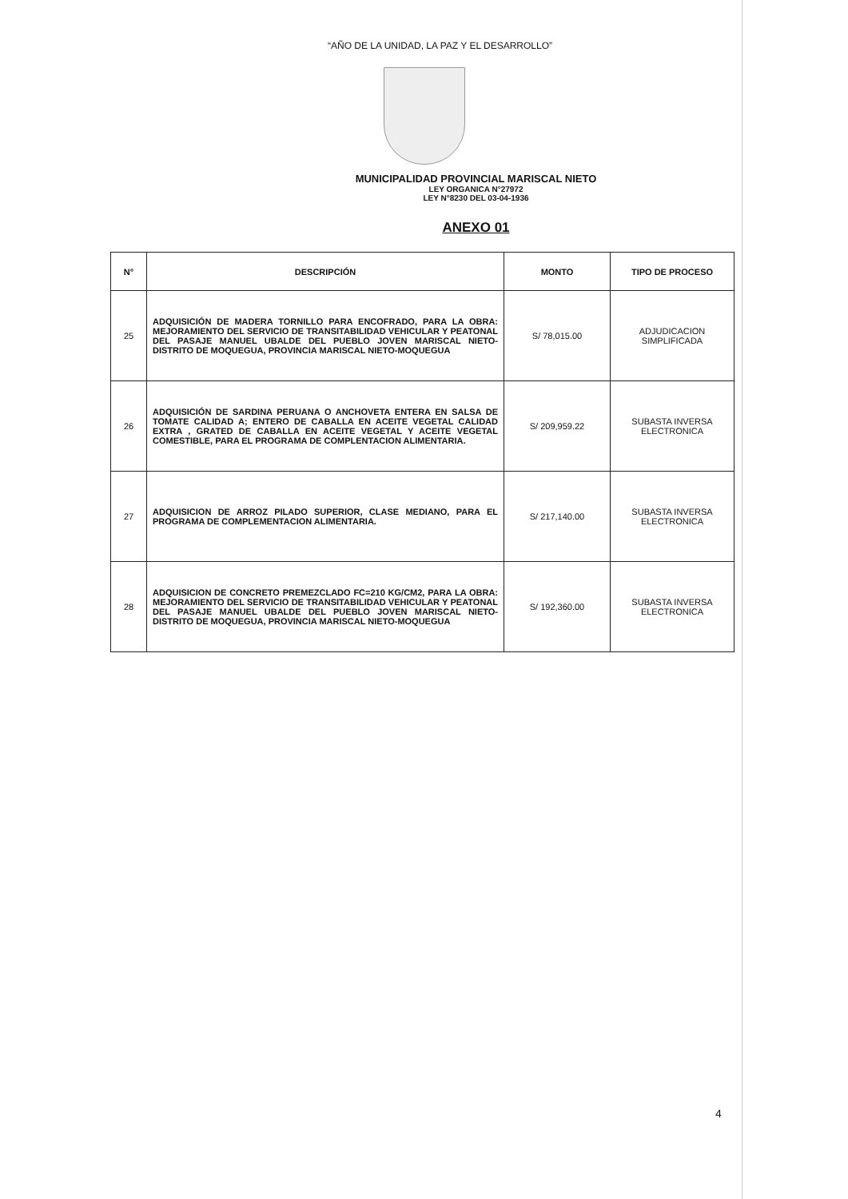“AÑO DE LA UNIDAD, LA PAZ Y EL DESARROLLO”
MUNICIPALIDAD PROVINCIAL MARISCAL NIETO
LEY ORGANICA N°27972
LEY N°8230 DEL 03-04-1936
ANEXO 01
| N° | DESCRIPCIÓN | MONTO | TIPO DE PROCESO |
| --- | --- | --- | --- |
| 25 | ADQUISICIÓN DE MADERA TORNILLO PARA ENCOFRADO, PARA LA OBRA: MEJORAMIENTO DEL SERVICIO DE TRANSITABILIDAD VEHICULAR Y PEATONAL DEL PASAJE MANUEL UBALDE DEL PUEBLO JOVEN MARISCAL NIETO-DISTRITO DE MOQUEGUA, PROVINCIA MARISCAL NIETO-MOQUEGUA | S/ 78,015.00 | ADJUDICACION SIMPLIFICADA |
| 26 | ADQUISICIÓN DE SARDINA PERUANA O ANCHOVETA ENTERA EN SALSA DE TOMATE CALIDAD A; ENTERO DE CABALLA EN ACEITE VEGETAL CALIDAD EXTRA , GRATED DE CABALLA EN ACEITE VEGETAL Y ACEITE VEGETAL COMESTIBLE, PARA EL PROGRAMA DE COMPLENTACION ALIMENTARIA. | S/ 209,959.22 | SUBASTA INVERSA ELECTRONICA |
| 27 | ADQUISICION DE ARROZ PILADO SUPERIOR, CLASE MEDIANO, PARA EL PROGRAMA DE COMPLEMENTACION ALIMENTARIA. | S/ 217,140.00 | SUBASTA INVERSA ELECTRONICA |
| 28 | ADQUISICION DE CONCRETO PREMEZCLADO FC=210 KG/CM2, PARA LA OBRA: MEJORAMIENTO DEL SERVICIO DE TRANSITABILIDAD VEHICULAR Y PEATONAL DEL PASAJE MANUEL UBALDE DEL PUEBLO JOVEN MARISCAL NIETO-DISTRITO DE MOQUEGUA, PROVINCIA MARISCAL NIETO-MOQUEGUA | S/ 192,360.00 | SUBASTA INVERSA ELECTRONICA |
4